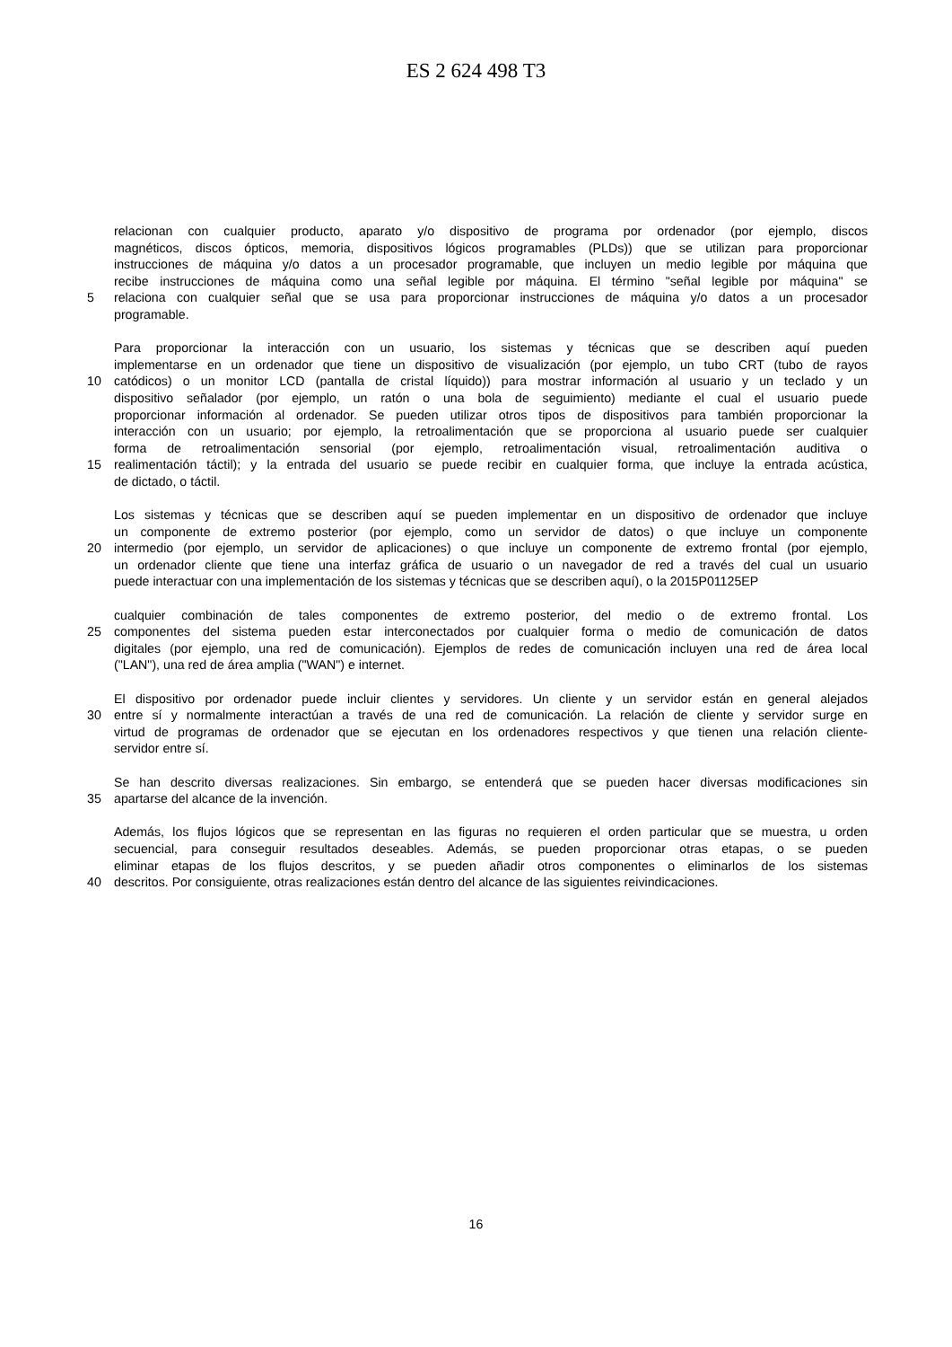ES 2 624 498 T3
relacionan con cualquier producto, aparato y/o dispositivo de programa por ordenador (por ejemplo, discos
magnéticos, discos ópticos, memoria, dispositivos lógicos programables (PLDs)) que se utilizan para proporcionar
instrucciones de máquina y/o datos a un procesador programable, que incluyen un medio legible por máquina que
recibe instrucciones de máquina como una señal legible por máquina. El término "señal legible por máquina" se
5 relaciona con cualquier señal que se usa para proporcionar instrucciones de máquina y/o datos a un procesador
programable.
Para proporcionar la interacción con un usuario, los sistemas y técnicas que se describen aquí pueden
implementarse en un ordenador que tiene un dispositivo de visualización (por ejemplo, un tubo CRT (tubo de rayos
10 catódicos) o un monitor LCD (pantalla de cristal líquido)) para mostrar información al usuario y un teclado y un
dispositivo señalador (por ejemplo, un ratón o una bola de seguimiento) mediante el cual el usuario puede
proporcionar información al ordenador. Se pueden utilizar otros tipos de dispositivos para también proporcionar la
interacción con un usuario; por ejemplo, la retroalimentación que se proporciona al usuario puede ser cualquier
forma de retroalimentación sensorial (por ejemplo, retroalimentación visual, retroalimentación auditiva o
15 realimentación táctil); y la entrada del usuario se puede recibir en cualquier forma, que incluye la entrada acústica,
de dictado, o táctil.
Los sistemas y técnicas que se describen aquí se pueden implementar en un dispositivo de ordenador que incluye
un componente de extremo posterior (por ejemplo, como un servidor de datos) o que incluye un componente
20 intermedio (por ejemplo, un servidor de aplicaciones) o que incluye un componente de extremo frontal (por ejemplo,
un ordenador cliente que tiene una interfaz gráfica de usuario o un navegador de red a través del cual un usuario
puede interactuar con una implementación de los sistemas y técnicas que se describen aquí), o la 2015P01125EP
cualquier combinación de tales componentes de extremo posterior, del medio o de extremo frontal. Los
25 componentes del sistema pueden estar interconectados por cualquier forma o medio de comunicación de datos
digitales (por ejemplo, una red de comunicación). Ejemplos de redes de comunicación incluyen una red de área local
("LAN"), una red de área amplia ("WAN") e internet.
El dispositivo por ordenador puede incluir clientes y servidores. Un cliente y un servidor están en general alejados
30 entre sí y normalmente interactúan a través de una red de comunicación. La relación de cliente y servidor surge en
virtud de programas de ordenador que se ejecutan en los ordenadores respectivos y que tienen una relación cliente-
servidor entre sí.
Se han descrito diversas realizaciones. Sin embargo, se entenderá que se pueden hacer diversas modificaciones sin
35 apartarse del alcance de la invención.
Además, los flujos lógicos que se representan en las figuras no requieren el orden particular que se muestra, u orden
secuencial, para conseguir resultados deseables. Además, se pueden proporcionar otras etapas, o se pueden
eliminar etapas de los flujos descritos, y se pueden añadir otros componentes o eliminarlos de los sistemas
40 descritos. Por consiguiente, otras realizaciones están dentro del alcance de las siguientes reivindicaciones.
16